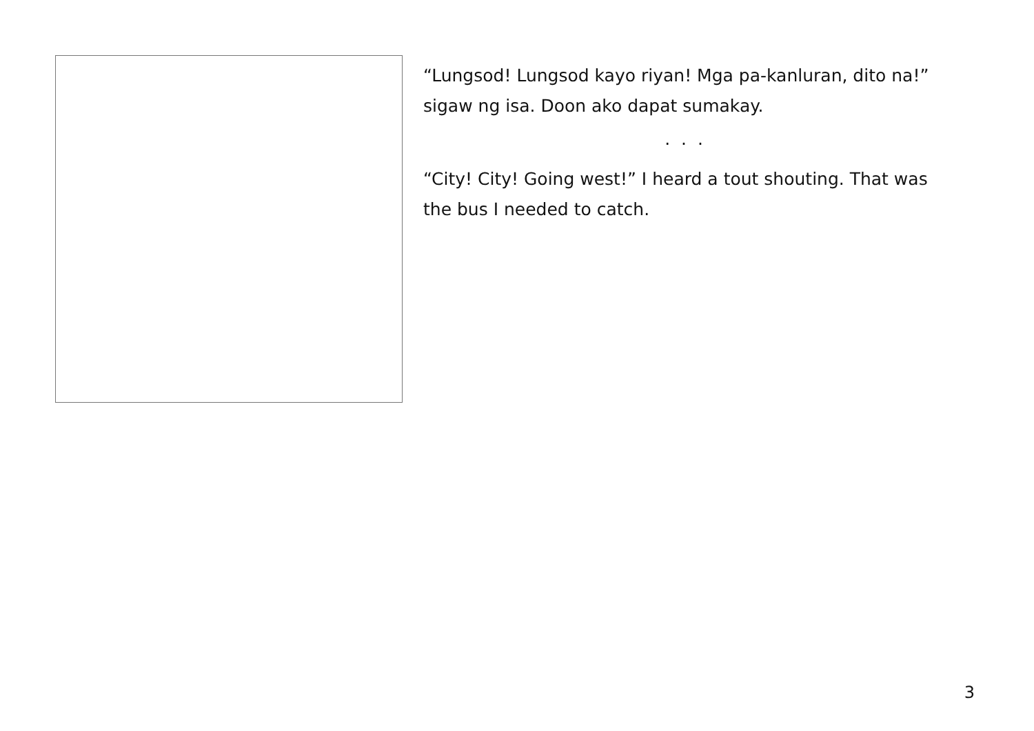“Lungsod! Lungsod kayo riyan! Mga pa-kanluran, dito na!” sigaw ng isa. Doon ako dapat sumakay.
. . .
“City! City! Going west!” I heard a tout shouting. That was the bus I needed to catch.
3